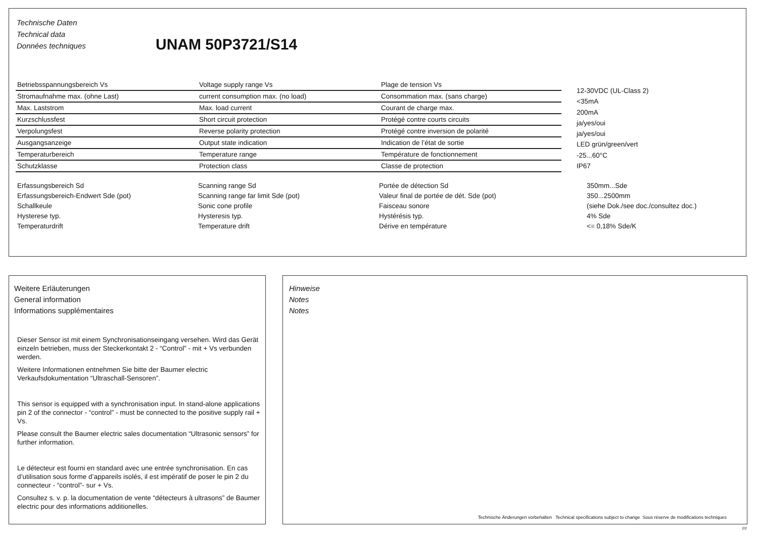Technische Daten
Technical data
Données techniques
UNAM 50P3721/S14
| Betriebsspannungsbereich Vs | Voltage supply range Vs | Plage de tension Vs |
| Stromaufnahme max. (ohne Last) | current consumption max. (no load) | Consommation max. (sans charge) |
| Max. Laststrom | Max. load current | Courant de charge max. |
| Kurzschlussfest | Short circuit protection | Protégé contre courts circuits |
| Verpolungsfest | Reverse polarity protection | Protégé contre inversion de polarité |
| Ausgangsanzeige | Output state indication | Indication de l’état de sortie |
| Temperaturbereich | Temperature range | Température de fonctionnement |
| Schutzklasse | Protection class | Classe de protection |
12-30VDC (UL-Class 2)
<35mA
200mA
ja/yes/oui
ja/yes/oui
LED grün/green/vert
-25...60°C
IP67
| Erfassungsbereich Sd | Scanning range Sd | Portée de détection Sd | 350mm...Sde |
| Erfassungsbereich-Endwert Sde (pot) | Scanning range far limit Sde (pot) | Valeur final de portée de dét. Sde (pot) | 350...2500mm |
| Schallkeule | Sonic cone profile | Faisceau sonore | (siehe Dok./see doc./consultez doc.) |
| Hysterese typ. | Hysteresis typ. | Hystérésis typ. | 4% Sde |
| Temperaturdrift | Temperature drift | Dérive en température | <= 0,18% Sde/K |
Weitere Erläuterungen
General information
Informations supplémentaires
Dieser Sensor ist mit einem Synchronisationseingang versehen. Wird das Gerät einzeln betrieben, muss der Steckerkontakt 2 - “Control” - mit + Vs verbunden werden.
Weitere Informationen entnehmen Sie bitte der Baumer electric Verkaufsdokumentation “Ultraschall-Sensoren”.
This sensor is equipped with a synchronisation input. In stand-alone applications pin 2 of the connector - “control” - must be connected to the positive supply rail + Vs.
Please consult the Baumer electric sales documentation “Ultrasonic sensors” for further information.
Le détecteur est fourni en standard avec une entrée synchronisation. En cas d’utilisation sous forme d’appareils isolés, il est impératif de poser le pin 2 du connecteur - “control”- sur + Vs.
Consultez s. v. p. la documentation de vente “détecteurs à ultrasons” de Baumer electric pour des informations additionelles.
Hinweise
Notes
Notes
Technische Änderungen vorbehalten Technical specifications subject to change Sous réserve de modifications techniques
2/2